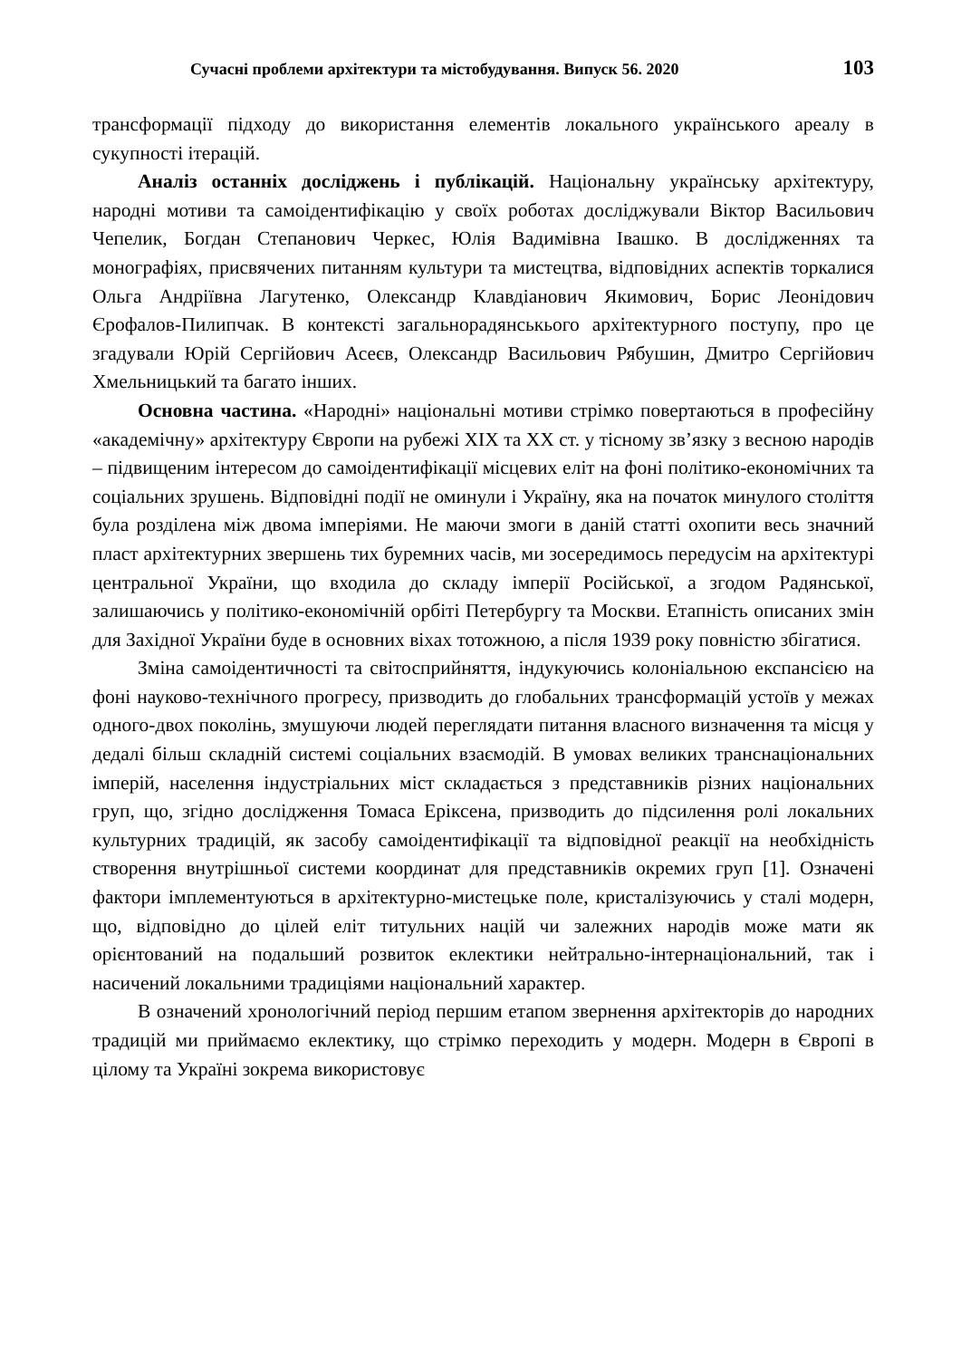Сучасні проблеми архітектури та містобудування. Випуск 56. 2020 103
трансформації підходу до використання елементів локального українського ареалу в сукупності ітерацій.
Аналіз останніх досліджень і публікацій. Національну українську архітектуру, народні мотиви та самоідентифікацію у своїх роботах досліджували Віктор Васильович Чепелик, Богдан Степанович Черкес, Юлія Вадимівна Івашко. В дослідженнях та монографіях, присвячених питанням культури та мистецтва, відповідних аспектів торкалися Ольга Андріївна Лагутенко, Олександр Клавдіанович Якимович, Борис Леонідович Єрофалов-Пилипчак. В контексті загальнорадянськього архітектурного поступу, про це згадували Юрій Сергійович Асеєв, Олександр Васильович Рябушин, Дмитро Сергійович Хмельницький та багато інших.
Основна частина. «Народні» національні мотиви стрімко повертаються в професійну «академічну» архітектуру Європи на рубежі XIX та XX ст. у тісному зв’язку з весною народів – підвищеним інтересом до самоідентифікації місцевих еліт на фоні політико-економічних та соціальних зрушень. Відповідні події не оминули і Україну, яка на початок минулого століття була розділена між двома імперіями. Не маючи змоги в даній статті охопити весь значний пласт архітектурних звершень тих буремних часів, ми зосередимось передусім на архітектурі центральної України, що входила до складу імперії Російської, а згодом Радянської, залишаючись у політико-економічній орбіті Петербургу та Москви. Етапність описаних змін для Західної України буде в основних віхах тотожною, а після 1939 року повністю збігатися.
Зміна самоідентичності та світосприйняття, індукуючись колоніальною експансією на фоні науково-технічного прогресу, призводить до глобальних трансформацій устоїв у межах одного-двох поколінь, змушуючи людей переглядати питання власного визначення та місця у дедалі більш складній системі соціальних взаємодій. В умовах великих транснаціональних імперій, населення індустріальних міст складається з представників різних національних груп, що, згідно дослідження Томаса Еріксена, призводить до підсилення ролі локальних культурних традицій, як засобу самоідентифікації та відповідної реакції на необхідність створення внутрішньої системи координат для представників окремих груп [1]. Означені фактори імплементуються в архітектурно-мистецьке поле, кристалізуючись у сталі модерн, що, відповідно до цілей еліт титульних націй чи залежних народів може мати як орієнтований на подальший розвиток еклектики нейтрально-інтернаціональний, так і насичений локальними традиціями національний характер.
В означений хронологічний період першим етапом звернення архітекторів до народних традицій ми приймаємо еклектику, що стрімко переходить у модерн. Модерн в Європі в цілому та Україні зокрема використовує